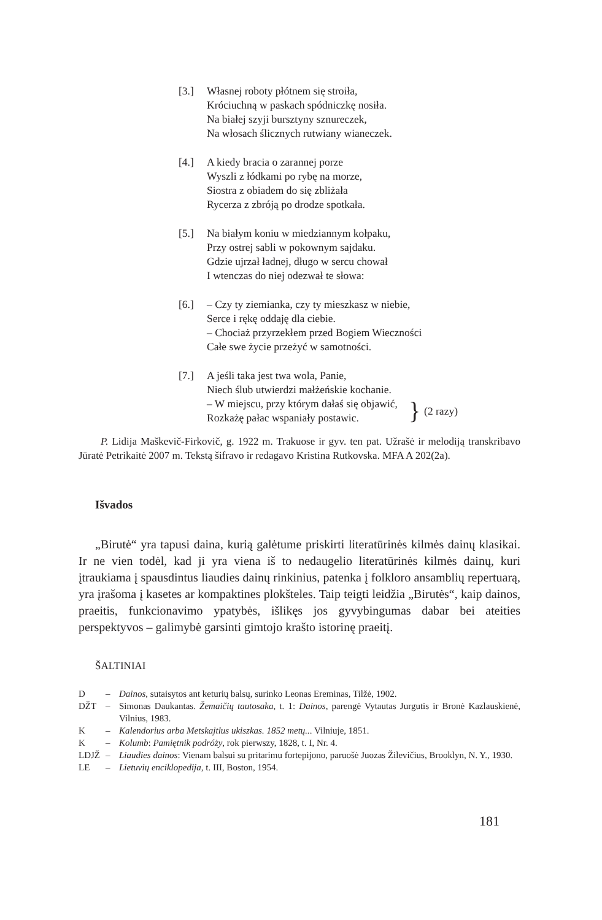[3.] Własnej roboty płótnem się stroiła,
Króciuchną w paskach spódniczkę nosiła.
Na białej szyji bursztyny sznureczek,
Na włosach ślicznych rutwiany wianeczek.
[4.] A kiedy bracia o zarannej porze
Wyszli z łódkami po rybę na morze,
Siostra z obiadem do się zbliżała
Rycerza z zbróją po drodze spotkała.
[5.] Na białym koniu w miedziannym kołpaku,
Przy ostrej sabli w pokownym sajdaku.
Gdzie ujrzał ładnej, długo w sercu chował
I wtenczas do niej odezwał te słowa:
[6.] – Czy ty ziemianka, czy ty mieszkasz w niebie,
Serce i rękę oddaję dla ciebie.
– Chociaż przyrzekłem przed Bogiem Wieczności
Całe swe życie przeżyć w samotności.
[7.] A jeśli taka jest twa wola, Panie,
Niech ślub utwierdzi małżeńskie kochanie.
– W miejscu, przy którym dałaś się objawić,
Rozkażę pałac wspaniały postawic.
} (2 razy)
P. Lidija Maškevič-Firkovič, g. 1922 m. Trakuose ir gyv. ten pat. Užrašė ir melodiją transkribavo Jūratė Petrikaitė 2007 m. Tekstą šifravo ir redagavo Kristina Rutkovska. MFA A 202(2a).
Išvados
„Birutė“ yra tapusi daina, kurią galėtume priskirti literatūrinės kilmės dainų klasikai. Ir ne vien todėl, kad ji yra viena iš to nedaugelio literatūrinės kilmės dainų, kuri įtraukiama į spausdintus liaudies dainų rinkinius, patenka į folkloro ansamblių repertuarą, yra įrašoma į kasetes ar kompaktines plokšteles. Taip teigti leidžia „Birutės“, kaip dainos, praeitis, funkcionavimo ypatybės, išlikęs jos gyvybingumas dabar bei ateities perspektyvos – galimybė garsinti gimtojo krašto istorinę praeitį.
ŠALTINIAI
D – Dainos, sutaisytos ant keturių balsų, surinko Leonas Ereminas, Tilžė, 1902.
DŽT – Simonas Daukantas. Žemaičių tautosaka, t. 1: Dainos, parengė Vytautas Jurgutis ir Bronė Kazlauskienė, Vilnius, 1983.
K – Kalendorius arba Metskajtlus ukiszkas. 1852 metų... Vilniuje, 1851.
K – Kolumb: Pamiętnik podróży, rok pierwszy, 1828, t. I, Nr. 4.
LDJŽ – Liaudies dainos: Vienam balsui su pritarimu fortepijono, paruošė Juozas Žilevičius, Brooklyn, N. Y., 1930.
LE – Lietuvių enciklopedija, t. III, Boston, 1954.
181